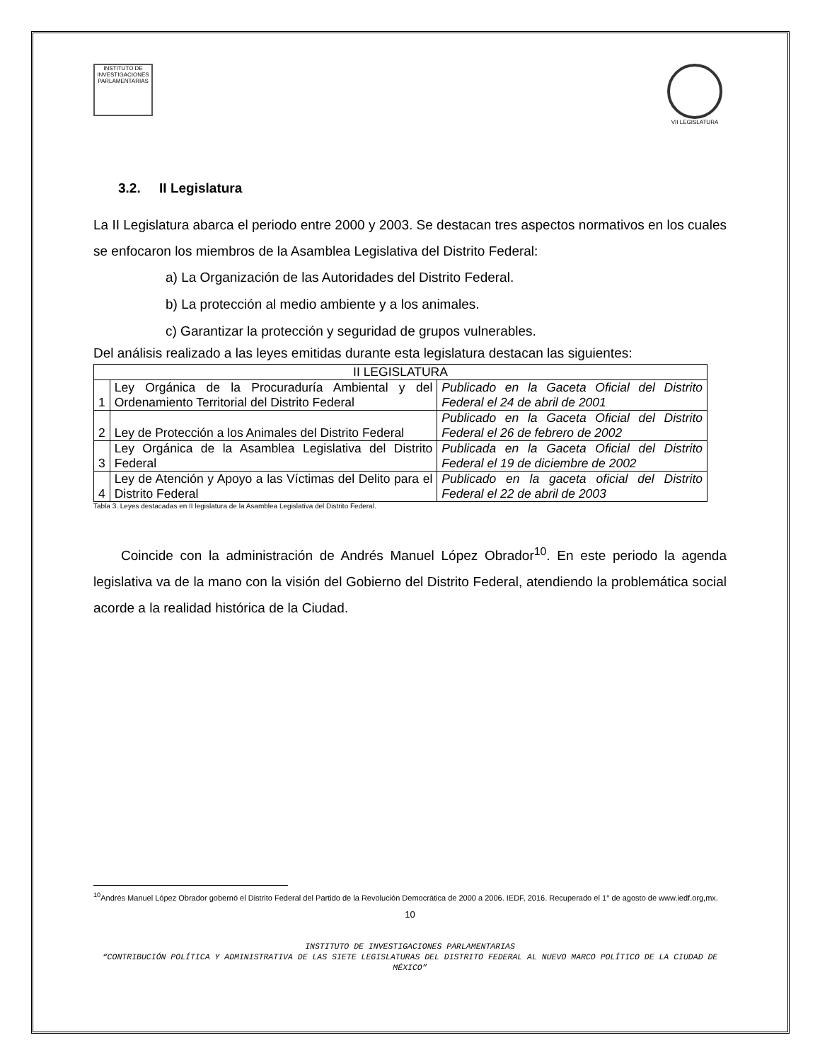INSTITUTO DE INVESTIGACIONES PARLAMENTARIAS
VII LEGISLATURA
3.2. II Legislatura
La II Legislatura abarca el periodo entre 2000 y 2003. Se destacan tres aspectos normativos en los cuales se enfocaron los miembros de la Asamblea Legislativa del Distrito Federal:
a) La Organización de las Autoridades del Distrito Federal.
b) La protección al medio ambiente y a los animales.
c) Garantizar la protección y seguridad de grupos vulnerables.
Del análisis realizado a las leyes emitidas durante esta legislatura destacan las siguientes:
| II LEGISLATURA | | |
| --- | --- | --- |
| 1 | Ley Orgánica de la Procuraduría Ambiental y del Ordenamiento Territorial del Distrito Federal | Publicado en la Gaceta Oficial del Distrito Federal el 24 de abril de 2001 |
| 2 | Ley de Protección a los Animales del Distrito Federal | Publicado en la Gaceta Oficial del Distrito Federal el 26 de febrero de 2002 |
| 3 | Ley Orgánica de la Asamblea Legislativa del Distrito Federal | Publicada en la Gaceta Oficial del Distrito Federal el 19 de diciembre de 2002 |
| 4 | Ley de Atención y Apoyo a las Víctimas del Delito para el Distrito Federal | Publicado en la gaceta oficial del Distrito Federal el 22 de abril de 2003 |
Tabla 3. Leyes destacadas en II legislatura de la Asamblea Legislativa del Distrito Federal.
Coincide con la administración de Andrés Manuel López Obrador<sup>10</sup>. En este periodo la agenda legislativa va de la mano con la visión del Gobierno del Distrito Federal, atendiendo la problemática social acorde a la realidad histórica de la Ciudad.
<sup>10</sup> Andrés Manuel López Obrador gobernó el Distrito Federal del Partido de la Revolución Democrática de 2000 a 2006. IEDF, 2016. Recuperado el 1° de agosto de www.iedf.org,mx.
10
INSTITUTO DE INVESTIGACIONES PARLAMENTARIAS
“CONTRIBUCIÓN POLÍTICA Y ADMINISTRATIVA DE LAS SIETE LEGISLATURAS DEL DISTRITO FEDERAL AL NUEVO MARCO POLÍTICO DE LA CIUDAD DE MÉXICO”